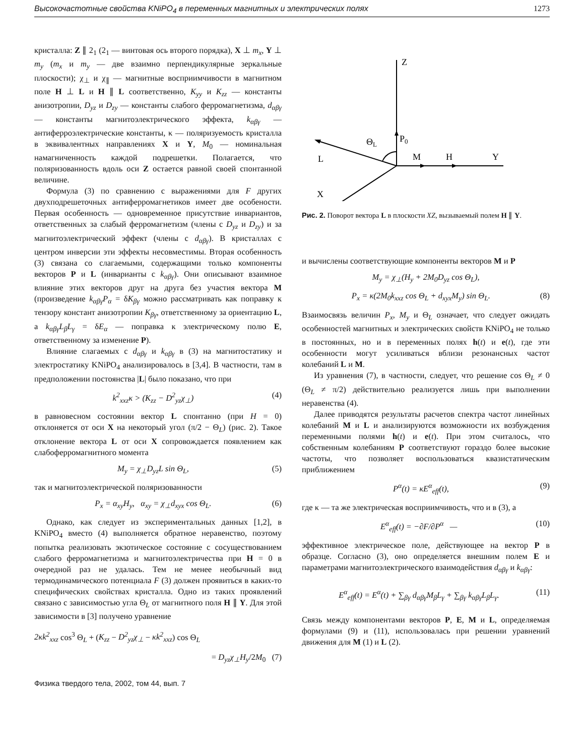Высокочастотные свойства KNiPO<sub>4</sub> в переменных магнитных и электрических полях 1273
кристалла: Z ∥ 2<sub>1</sub> (2<sub>1</sub> — винтовая ось второго порядка), X ⊥ m<sub>x</sub>, Y ⊥ m<sub>y</sub> (m<sub>x</sub> и m<sub>y</sub> — две взаимно перпендикулярные зеркальные плоскости); χ<sub>⊥</sub> и χ<sub>∥</sub> — магнитные восприимчивости в магнитном поле H ⊥ L и H ∥ L соответственно, K<sub>yy</sub> и K<sub>zz</sub> — константы анизотропии, D<sub>yz</sub> и D<sub>zy</sub> — константы слабого ферромагнетизма, d<sub>αβγ</sub> — константы магнитоэлектрического эффекта, k<sub>αβγ</sub> — антиферроэлектрические константы, κ — поляризуемость кристалла в эквивалентных направлениях X и Y, M<sub>0</sub> — номинальная намагниченность каждой подрешетки. Полагается, что поляризованность вдоль оси Z остается равной своей спонтанной величине.
Формула (3) по сравнению с выражениями для F других двухподрешеточных антиферромагнетиков имеет две особености. Первая особенность — одновременное присутствие инвариантов, ответственных за слабый ферромагнетизм (члены с D<sub>yz</sub> и D<sub>zy</sub>) и за магнитоэлектрический эффект (члены с d<sub>αβγ</sub>). В кристаллах с центром инверсии эти эффекты несовместимы. Вторая особенность (3) связана со слагаемыми, содержащими только компоненты векторов P и L (инварианты с k<sub>αβγ</sub>). Они описывают взаимное влияние этих векторов друг на друга без участия вектора M (произведение k<sub>αβγ</sub>P<sub>α</sub> = δK<sub>βγ</sub> можно рассматривать как поправку к тензору констант анизотропии K<sub>βγ</sub>, ответственному за ориентацию L, а k<sub>αβγ</sub>L<sub>β</sub>L<sub>γ</sub> = δE<sub>α</sub> — поправка к электрическому полю E, ответственному за изменение P).
Влияние слагаемых с d<sub>αβγ</sub> и k<sub>αβγ</sub> в (3) на магнитостатику и электростатику KNiPO<sub>4</sub> анализировалось в [3,4]. В частности, там в предположении постоянства |L| было показано, что при
k<sup>2</sup><sub>xxz</sub>κ > (K<sub>zz</sub> − D<sup>2</sup><sub>yz</sub>χ<sub>⊥</sub>) (4)
в равновесном состоянии вектор L спонтанно (при H = 0) отклоняется от оси X на некоторый угол (π/2 − Θ<sub>L</sub>) (рис. 2). Такое отклонение вектора L от оси X сопровождается появлением как слабоферромагнитного момента
M<sub>y</sub> = χ<sub>⊥</sub>D<sub>yz</sub>L sin Θ<sub>L</sub>, (5)
так и магнитоэлектрической поляризованности
P<sub>x</sub> = α<sub>xy</sub>H<sub>y</sub>, α<sub>xy</sub> = χ<sub>⊥</sub>d<sub>xyx</sub> cos Θ<sub>L</sub>. (6)
Однако, как следует из экспериментальных данных [1,2], в KNiPO<sub>4</sub> вместо (4) выполняется обратное неравенство, поэтому попытка реализовать экзотическое состояние с сосуществованием слабого ферромагнетизма и магнитоэлектричества при H = 0 в очередной раз не удалась. Тем не менее необычный вид термодинамического потенциала F (3) должен проявиться в каких-то специфических свойствах кристалла. Одно из таких проявлений связано с зависимостью угла Θ<sub>L</sub> от магнитного поля H ∥ Y. Для этой зависимости в [3] получено уравнение
2κk<sup>2</sup><sub>xxz</sub> cos<sup>3</sup> Θ<sub>L</sub> + (K<sub>zz</sub> − D<sup>2</sup><sub>yz</sub>χ<sub>⊥</sub> − κk<sup>2</sup><sub>xxz</sub>) cos Θ<sub>L</sub>
= D<sub>yz</sub>χ<sub>⊥</sub>H<sub>y</sub>/2M<sub>0</sub> (7)
Z
P0
ΘL
L
M
H
Y
X
Рис. 2. Поворот вектора L в плоскости XZ, вызываемый полем H ∥ Y.
и вычислены соответствующие компоненты векторов M и P
M<sub>y</sub> = χ<sub>⊥</sub>(H<sub>y</sub> + 2M<sub>0</sub>D<sub>yz</sub> cos Θ<sub>L</sub>),
P<sub>x</sub> = κ(2M<sub>0</sub>k<sub>xxz</sub> cos Θ<sub>L</sub> + d<sub>xyx</sub>M<sub>y</sub>) sin Θ<sub>L</sub>. (8)
Взаимосвязь величин P<sub>x</sub>, M<sub>y</sub> и Θ<sub>L</sub> означает, что следует ожидать особенностей магнитных и электрических свойств KNiPO<sub>4</sub> не только в постоянных, но и в переменных полях h(t) и e(t), где эти особенности могут усиливаться вблизи резонансных частот колебаний L и M.
Из уравнения (7), в частности, следует, что решение cos Θ<sub>L</sub> ≠ 0 (Θ<sub>L</sub> ≠ π/2) действительно реализуется лишь при выполнении неравенства (4).
Далее приводятся результаты расчетов спектра частот линейных колебаний M и L и анализируются возможности их возбуждения переменными полями h(t) и e(t). При этом считалось, что собственным колебаниям P соответствуют гораздо более высокие частоты, что позволяет воспользоваться квазистатическим приближением
P<sup>α</sup>(t) = κE<sup>α</sup><sub>eff</sub>(t), (9)
где κ — та же электрическая восприимчивость, что и в (3), а
E<sup>α</sup><sub>eff</sub>(t) = −∂F/∂P<sup>α</sup> — (10)
эффективное электрическое поле, действующее на вектор P в образце. Согласно (3), оно определяется внешним полем E и параметрами магнитоэлектрического взаимодействия d<sub>αβγ</sub> и k<sub>αβγ</sub>:
E<sup>α</sup><sub>eff</sub>(t) = E<sup>α</sup>(t) + ∑<sub>βγ</sub> d<sub>αβγ</sub>M<sub>β</sub>L<sub>γ</sub> + ∑<sub>βγ</sub> k<sub>αβγ</sub>L<sub>β</sub>L<sub>γ</sub>. (11)
Связь между компонентами векторов P, E, M и L, определяемая формулами (9) и (11), использовалась при решении уравнений движения для M (1) и L (2).
Физика твердого тела, 2002, том 44, вып. 7